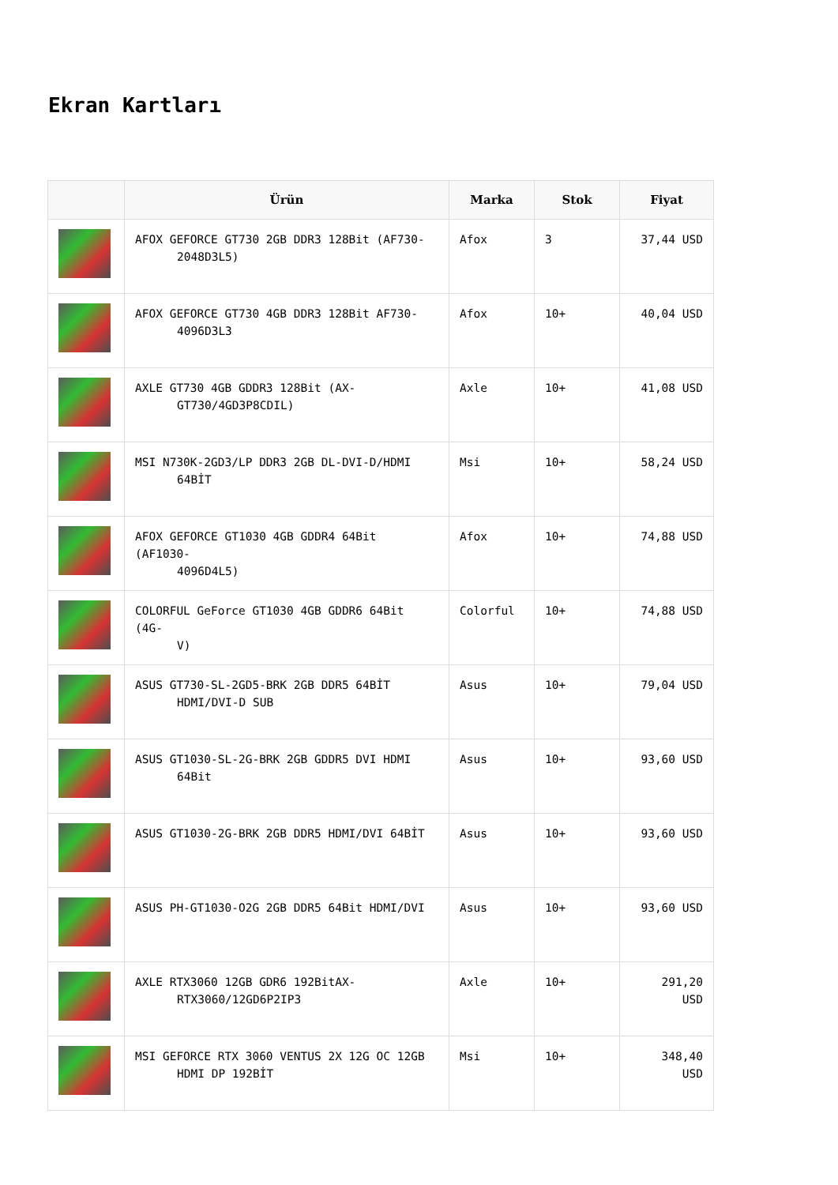Ekran Kartları
| | Ürün | Marka | Stok | Fiyat |
| --- | --- | --- | --- | --- |
| | AFOX GEFORCE GT730 2GB DDR3 128Bit (AF730- 2048D3L5) | Afox | 3 | 37,44 USD |
| | AFOX GEFORCE GT730 4GB DDR3 128Bit AF730- 4096D3L3 | Afox | 10+ | 40,04 USD |
| | AXLE GT730 4GB GDDR3 128Bit (AX- GT730/4GD3P8CDIL) | Axle | 10+ | 41,08 USD |
| | MSI N730K-2GD3/LP DDR3 2GB DL-DVI-D/HDMI 64BİT | Msi | 10+ | 58,24 USD |
| | AFOX GEFORCE GT1030 4GB GDDR4 64Bit (AF1030- 4096D4L5) | Afox | 10+ | 74,88 USD |
| | COLORFUL GeForce GT1030 4GB GDDR6 64Bit (4G- V) | Colorful | 10+ | 74,88 USD |
| | ASUS GT730-SL-2GD5-BRK 2GB DDR5 64BİT HDMI/DVI-D SUB | Asus | 10+ | 79,04 USD |
| | ASUS GT1030-SL-2G-BRK 2GB GDDR5 DVI HDMI 64Bit | Asus | 10+ | 93,60 USD |
| | ASUS GT1030-2G-BRK 2GB DDR5 HDMI/DVI 64BİT | Asus | 10+ | 93,60 USD |
| | ASUS PH-GT1030-O2G 2GB DDR5 64Bit HDMI/DVI | Asus | 10+ | 93,60 USD |
| | AXLE RTX3060 12GB GDR6 192BitAX- RTX3060/12GD6P2IP3 | Axle | 10+ | 291,20 USD |
| | MSI GEFORCE RTX 3060 VENTUS 2X 12G OC 12GB HDMI DP 192BİT | Msi | 10+ | 348,40 USD |